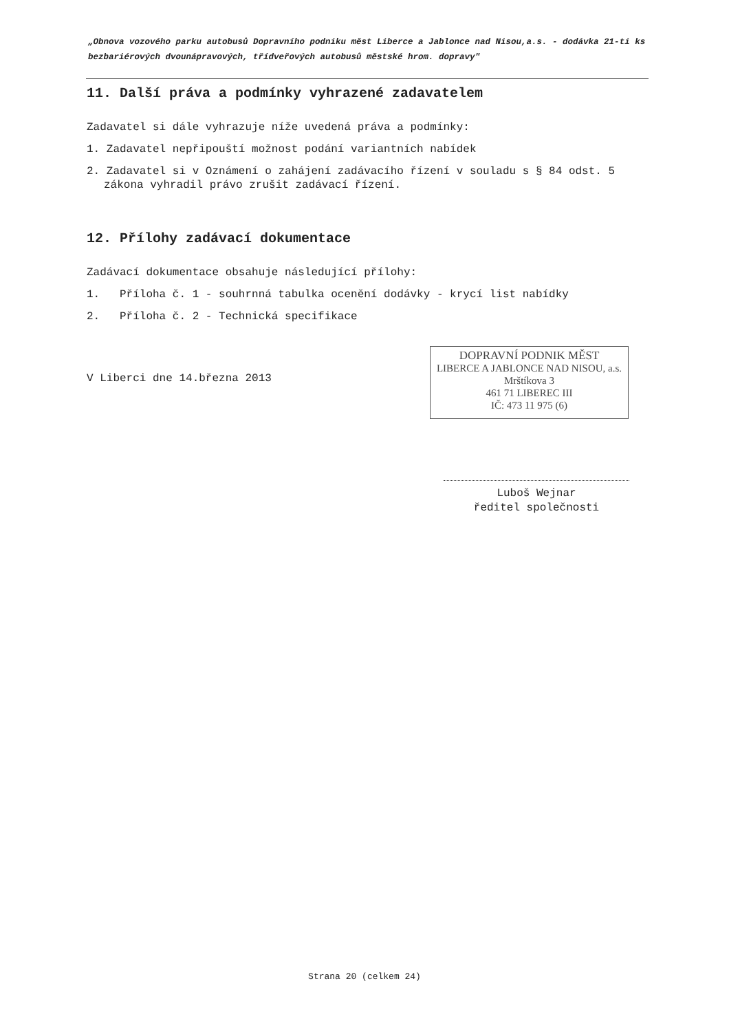„Obnova vozového parku autobusů Dopravního podniku měst Liberce a Jablonce nad Nisou,a.s. - dodávka 21-ti ks bezbariérových dvounápravových, třídveřových autobusů městské hrom. dopravy"
11. Další práva a podmínky vyhrazené zadavatelem
Zadavatel si dále vyhrazuje níže uvedená práva a podmínky:
1. Zadavatel nepřipouští možnost podání variantních nabídek
2. Zadavatel si v Oznámení o zahájení zadávacího řízení v souladu s § 84 odst. 5 zákona vyhradil právo zrušit zadávací řízení.
12. Přílohy zadávací dokumentace
Zadávací dokumentace obsahuje následující přílohy:
1. Příloha č. 1 - souhrnná tabulka ocenění dodávky - krycí list nabídky
2. Příloha č. 2 - Technická specifikace
V Liberci dne 14.března 2013
DOPRAVNÍ PODNIK MĚST
LIBERCE A JABLONCE NAD NISOU, a.s.
Mrštíkova 3
461 71 LIBEREC III
IČ: 473 11 975 (6)
Luboš Wejnar
ředitel společnosti
Strana 20 (celkem 24)